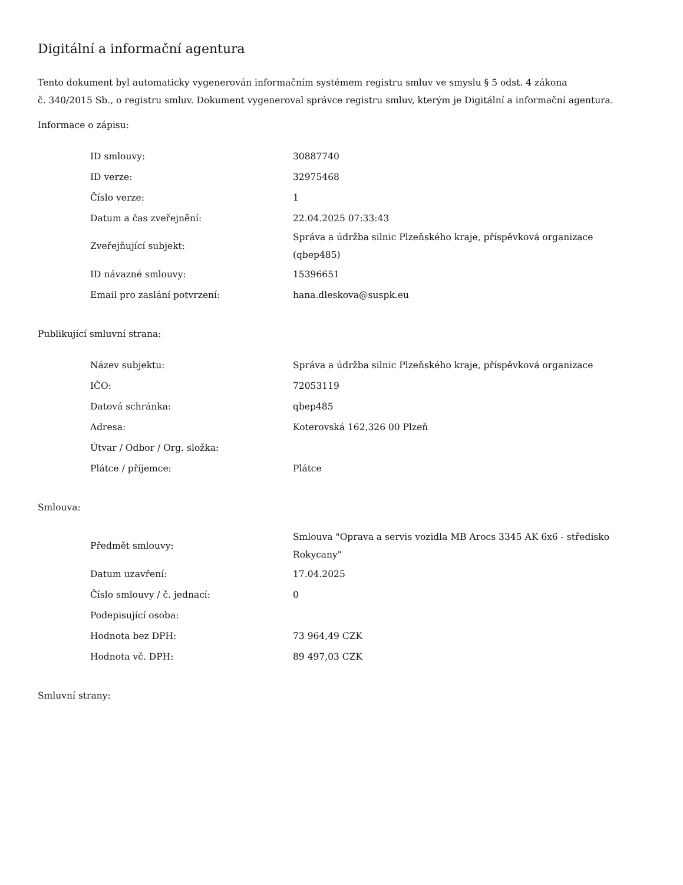Digitální a informační agentura
Tento dokument byl automaticky vygenerován informačním systémem registru smluv ve smyslu § 5 odst. 4 zákona
č. 340/2015 Sb., o registru smluv. Dokument vygeneroval správce registru smluv, kterým je Digitální a informační agentura.
Informace o zápisu:
| ID smlouvy: | 30887740 |
| ID verze: | 32975468 |
| Číslo verze: | 1 |
| Datum a čas zveřejnění: | 22.04.2025 07:33:43 |
| Zveřejňující subjekt: | Správa a údržba silnic Plzeňského kraje, příspěvková organizace (qbep485) |
| ID návazné smlouvy: | 15396651 |
| Email pro zaslání potvrzení: | hana.dleskova@suspk.eu |
Publikující smluvní strana:
| Název subjektu: | Správa a údržba silnic Plzeňského kraje, příspěvková organizace |
| IČO: | 72053119 |
| Datová schránka: | qbep485 |
| Adresa: | Koterovská 162,326 00 Plzeň |
| Útvar / Odbor / Org. složka: | |
| Plátce / příjemce: | Plátce |
Smlouva:
| Předmět smlouvy: | Smlouva "Oprava a servis vozidla MB Arocs 3345 AK 6x6 - středisko Rokycany" |
| Datum uzavření: | 17.04.2025 |
| Číslo smlouvy / č. jednací: | 0 |
| Podepisující osoba: | |
| Hodnota bez DPH: | 73 964,49 CZK |
| Hodnota vč. DPH: | 89 497,03 CZK |
Smluvní strany: